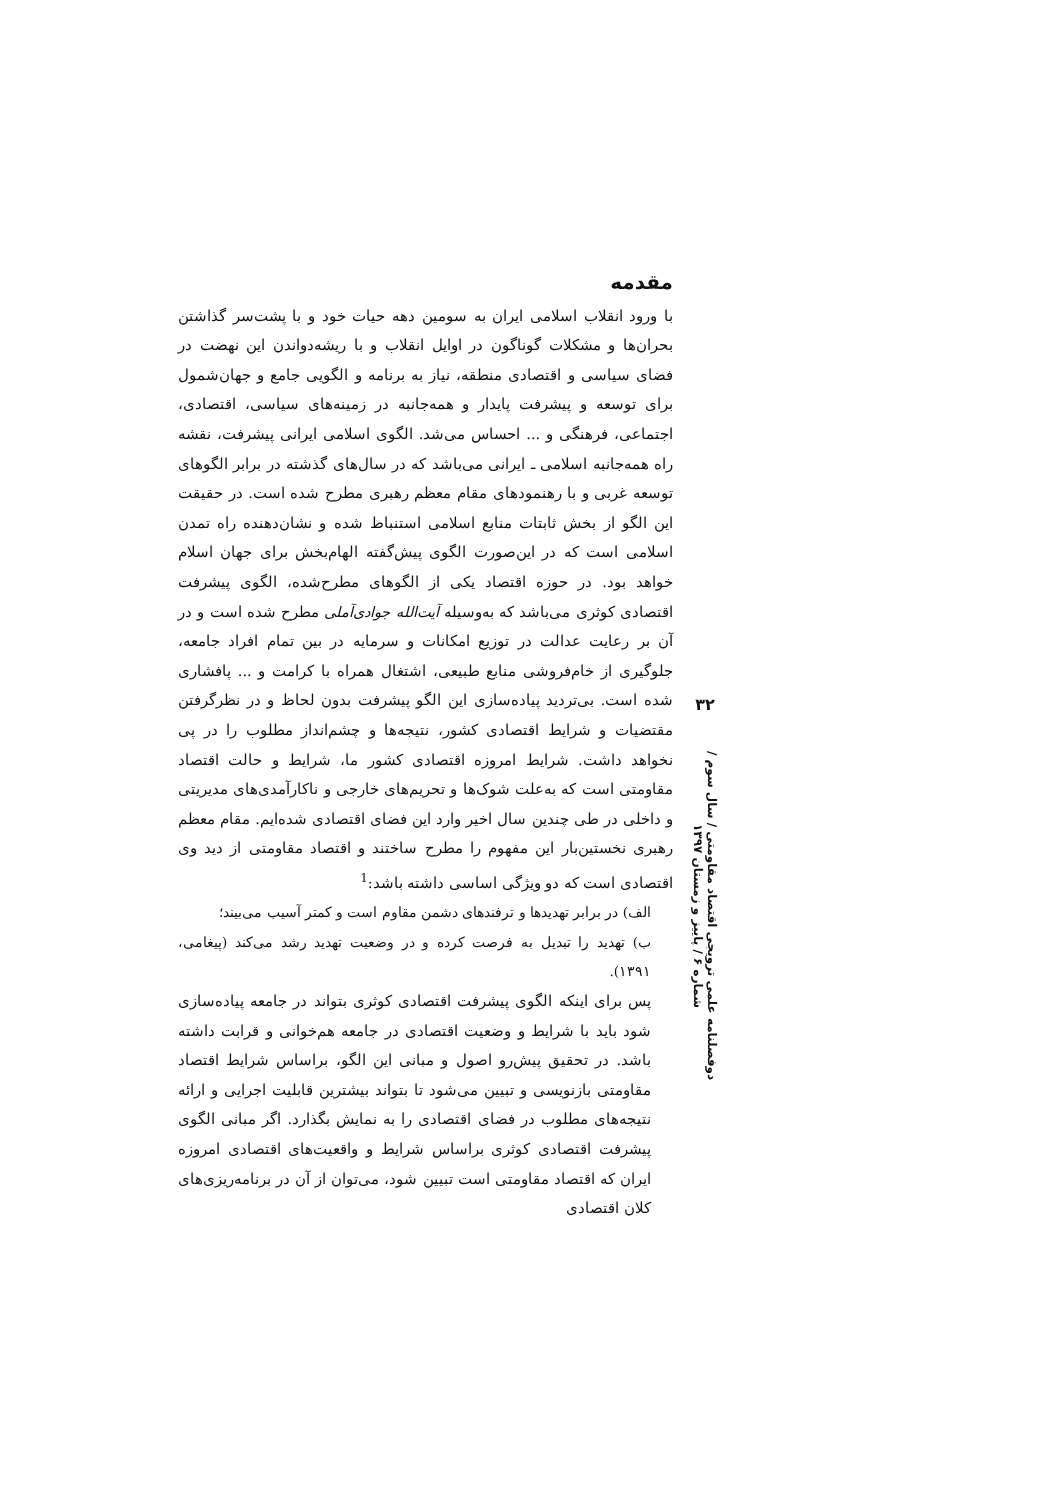مقدمه
با ورود انقلاب اسلامی ایران به سومین دهه حیات خود و با پشت‌سر گذاشتن بحران‌ها و مشکلات گوناگون در اوایل انقلاب و با ریشه‌دواندن این نهضت در فضای سیاسی و اقتصادی منطقه، نیاز به برنامه و الگویی جامع و جهان‌شمول برای توسعه و پیشرفت پایدار و همه‌جانبه در زمینه‌های سیاسی، اقتصادی، اجتماعی، فرهنگی و ... احساس می‌شد. الگوی اسلامی ایرانی پیشرفت، نقشه راه همه‌جانبه اسلامی ـ ایرانی می‌باشد که در سال‌های گذشته در برابر الگوهای توسعه غربی و با رهنمودهای مقام معظم رهبری مطرح شده است. در حقیقت این الگو از بخش ثابتات منابع اسلامی استنباط شده و نشان‌دهنده راه تمدن اسلامی است که در این‌صورت الگوی پیش‌گفته الهام‌بخش برای جهان اسلام خواهد بود. در حوزه اقتصاد یکی از الگوهای مطرح‌شده، الگوی پیشرفت اقتصادی کوثری می‌باشد که به‌وسیله آیت‌الله جوادی‌آملی مطرح شده است و در آن بر رعایت عدالت در توزیع امکانات و سرمایه در بین تمام افراد جامعه، جلوگیری از خام‌فروشی منابع طبیعی، اشتغال همراه با کرامت و ... پافشاری شده است. بی‌تردید پیاده‌سازی این الگو پیشرفت بدون لحاظ و در نظرگرفتن مقتضیات و شرایط اقتصادی کشور، نتیجه‌ها و چشم‌انداز مطلوب را در پی نخواهد داشت. شرایط امروزه اقتصادی کشور ما، شرایط و حالت اقتصاد مقاومتی است که به‌علت شوک‌ها و تحریم‌های خارجی و ناکارآمدی‌های مدیریتی و داخلی در طی چندین سال اخیر وارد این فضای اقتصادی شده‌ایم. مقام معظم رهبری نخستین‌بار این مفهوم را مطرح ساختند و اقتصاد مقاومتی از دید وی اقتصادی است که دو ویژگی اساسی داشته باشد:<sup>1</sup>
الف) در برابر تهدیدها و ترفندهای دشمن مقاوم است و کمتر آسیب می‌بیند؛
ب) تهدید را تبدیل به فرصت کرده و در وضعیت تهدید رشد می‌کند (پیغامی، ۱۳۹۱).
پس برای اینکه الگوی پیشرفت اقتصادی کوثری بتواند در جامعه پیاده‌سازی شود باید با شرایط و وضعیت اقتصادی در جامعه هم‌خوانی و قرابت داشته باشد. در تحقیق پیش‌رو اصول و مبانی این الگو، براساس شرایط اقتصاد مقاومتی بازنویسی و تبیین می‌شود تا بتواند بیشترین قابلیت اجرایی و ارائه نتیجه‌های مطلوب در فضای اقتصادی را به نمایش بگذارد. اگر مبانی الگوی پیشرفت اقتصادی کوثری براساس شرایط و واقعیت‌های اقتصادی امروزه ایران که اقتصاد مقاومتی است تبیین شود، می‌توان از آن در برنامه‌ریزی‌های کلان اقتصادی
۳۲
دوفصلنامه علمی ترویجی اقتصاد مقاومتی / سال سوم / شماره ۶ / پاییز و زمستان ۱۳۹۷